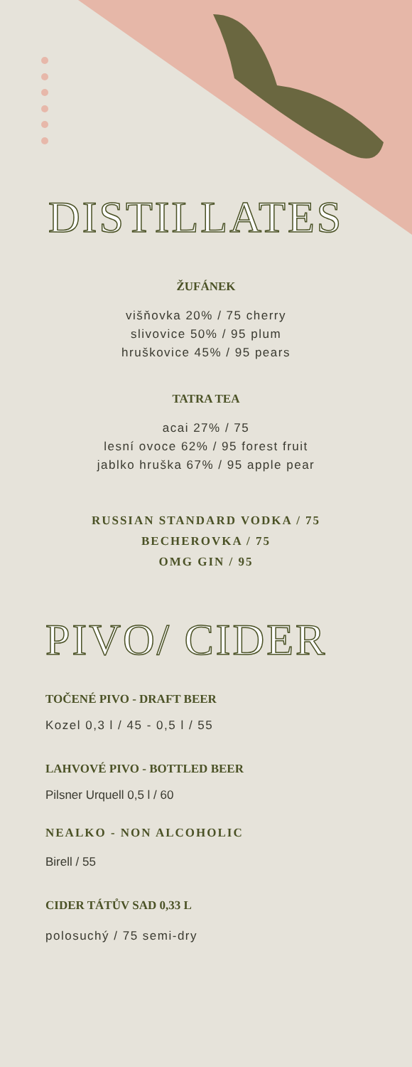DISTILLATES
ŽUFÁNEK
višňovka 20% / 75 cherry
slivovice 50% / 95 plum
hruškovice 45% / 95 pears
TATRA TEA
acai 27% / 75
lesní ovoce 62% / 95 forest fruit
jablko hruška 67% / 95 apple pear
RUSSIAN STANDARD VODKA / 75
BECHEROVKA / 75
OMG GIN / 95
PIVO/ CIDER
TOČENÉ PIVO - DRAFT BEER
Kozel 0,3 l / 45 - 0,5 l / 55
LAHVOVÉ PIVO - BOTTLED BEER
Pilsner Urquell 0,5 l / 60
NEALKO - NON ALCOHOLIC
Birell / 55
CIDER TÁTŮV SAD 0,33 L
polosuchý / 75 semi-dry